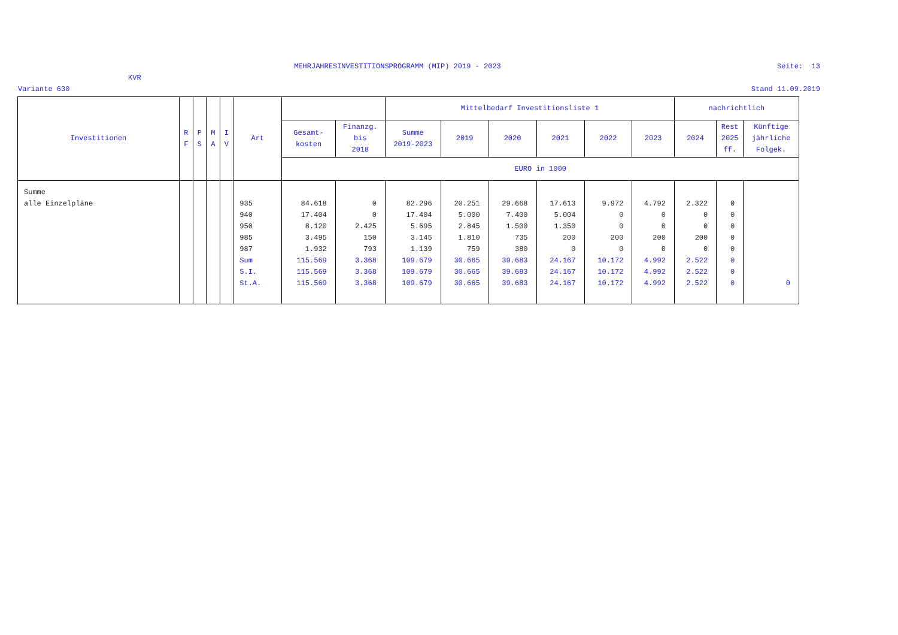MEHRJAHRESINVESTITIONSPROGRAMM (MIP) 2019 - 2023 Seite: 13
KVR
Variante 630 Stand 11.09.2019
| Investitionen | R F | P S | M A | I V | Art | | | Mittelbedarf Investitionsliste 1 | | | | | | nachrichtlich | | |
| --- | --- | --- | --- | --- | --- | --- | --- | --- | --- | --- | --- | --- | --- | --- | --- | --- |
| | | | | | | Gesamt- kosten | Finanzg. bis 2018 | Summe 2019-2023 | 2019 | 2020 | 2021 | 2022 | 2023 | 2024 | Rest 2025 ff. | Künftige jährliche Folgek. |
| | | | | | | EURO in 1000 | | | | | | | | | | |
| Summe alle Einzelpläne | | | | | 935 940 950 985 987 Sum S.I. St.A. | 84.618 17.404 8.120 3.495 1.932 115.569 115.569 115.569 | 0 0 2.425 150 793 3.368 3.368 3.368 | 82.296 17.404 5.695 3.145 1.139 109.679 109.679 109.679 | 20.251 5.000 2.845 1.810 759 30.665 30.665 30.665 | 29.668 7.400 1.500 735 380 39.683 39.683 39.683 | 17.613 5.004 1.350 200 0 24.167 24.167 24.167 | 9.972 0 0 200 0 10.172 10.172 10.172 | 4.792 0 0 200 0 4.992 4.992 4.992 | 2.322 0 0 200 0 2.522 2.522 2.522 | 0 0 0 0 0 0 0 0 | 0 |